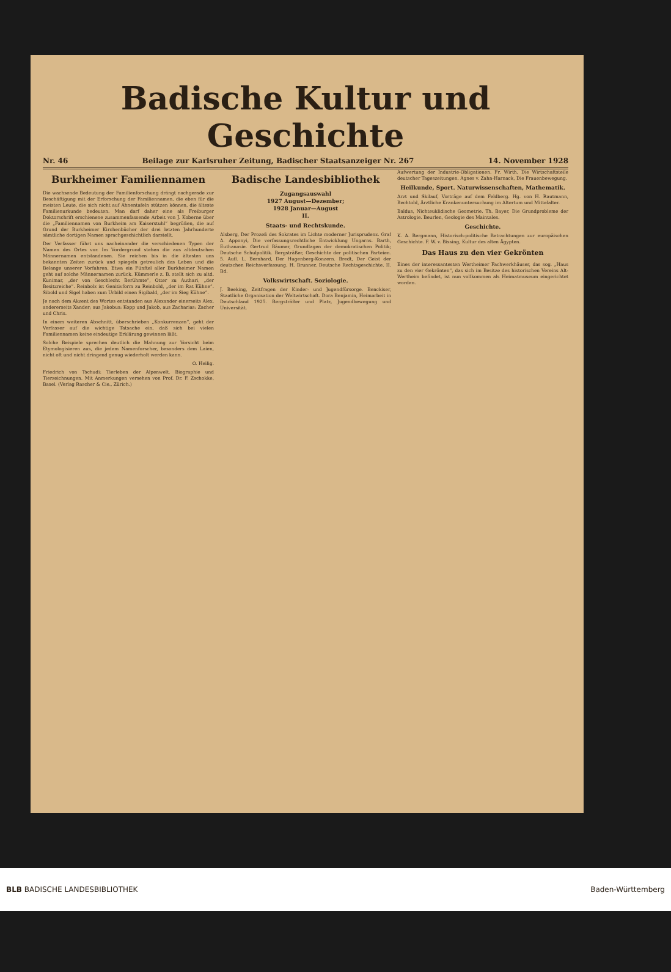Badische Kultur und Geschichte
Nr. 46 Beilage zur Karlsruher Zeitung, Badischer Staatsanzeiger Nr. 267 14. November 1928
Burkheimer Familiennamen
Die wachsende Bedeutung der Familienforschung drängt nachgerade zur Beschäftigung mit der Erforschung der Familiennamen, die eben für die meisten Leute, die sich nicht auf Ahnentafeln stützen können, die älteste Familienurkunde bedeuten. Man darf daher eine als Freiburger Doktorschrift erschienene zusammenfassende Arbeit von J. Koberne über die „Familiennamen von Burkheim am Kaiserstuhl“ begrüßen, die auf Grund der Burkheimer Kirchenbücher der drei letzten Jahrhunderte sämtliche dortigen Namen sprachgeschichtlich darstellt.
Der Verfasser führt uns nacheinander die verschiedenen Typen der Namen des Ortes vor. Im Vordergrund stehen die aus altdeutschen Männernamen entstandenen. Sie reichen bis in die ältesten uns bekannten Zeiten zurück und spiegeln getreulich das Leben und die Belange unserer Vorfahren. Etwa ein Fünftel aller Burkheimer Namen geht auf solche Männernamen zurück. Kümmerle z. B. stellt sich zu altd. Kunimar, „der von Geschlecht Berühmte“, Otter zu Authari, „der Besitzreiche“. Reinbolz ist Genitivform zu Reinbold, „der im Rat Kühne“. Sibold und Sigel haben zum Urbild einen Sigibald, „der im Sieg Kühne“.
Je nach dem Akzent des Wortes entstanden aus Alexander einerseits Alex, andererseits Xander; aus Jakobus: Kopp und Jakob, aus Zacharias: Zacher und Chris.
In einem weiteren Abschnitt, überschrieben „Konkurrenzen“, geht der Verfasser auf die wichtige Tatsache ein, daß sich bei vielen Familiennamen keine eindeutige Erklärung gewinnen läßt.
Solche Beispiele sprechen deutlich die Mahnung zur Vorsicht beim Etymologisieren aus, die jedem Namenforscher, besonders dem Laien, nicht oft und nicht dringend genug wiederholt werden kann.
O. Heilig.
Friedrich von Tschudi: Tierleben der Alpenwelt. Biographie und Tierzeichnungen. Mit Anmerkungen versehen von Prof. Dr. F. Zschokke, Basel. (Verlag Rascher & Cie., Zürich.)
Badische Landesbibliothek
Zugangsauswahl
1927 August—Dezember;
1928 Januar—August
II.
Staats- und Rechtskunde.
Alsberg, Der Prozeß des Sokrates im Lichte moderner Jurisprudenz. Graf A. Apponyi, Die verfassungsrechtliche Entwicklung Ungarns. Barth, Euthanasie. Gertrud Bäumer, Grundlagen der demokratischen Politik; Deutsche Schulpolitik. Bergsträßer, Geschichte der politischen Parteien. 5. Aufl. L. Bernhard, Der Hugenberg-Konzern. Bredt, Der Geist der deutschen Reichsverfassung. H. Brunner, Deutsche Rechtsgeschichte. II. Bd.
Volkswirtschaft. Soziologie.
J. Beeking, Zeitfragen der Kinder- und Jugendfürsorge. Benckiser, Staatliche Organisation der Weltwirtschaft. Dora Benjamin, Heimarbeit in Deutschland 1925. Bergsträßer und Platz, Jugendbewegung und Universität.
Aufwertung der Industrie-Obligationen. Fr. Wirth, Die Wirtschaftsteile deutscher Tageszeitungen. Agnes v. Zahn-Harnack, Die Frauenbewegung.
Heilkunde, Sport. Naturwissenschaften, Mathematik.
Arzt und Skilauf, Vorträge auf dem Feldberg. Hg. von H. Rautmann, Bechtold, Ärztliche Krankenuntersuchung im Altertum und Mittelalter.
Baldus, Nichteuklidische Geometrie. Th. Bayer, Die Grundprobleme der Astrologie. Beurlen, Geologie des Maintales.
Geschichte.
K. A. Bergmann, Historisch-politische Betrachtungen zur europäischen Geschichte. F. W. v. Bissing, Kultur des alten Ägypten.
Das Haus zu den vier Gekrönten
Eines der interessantesten Wertheimer Fachwerkhäuser, das sog. „Haus zu den vier Gekrönten“, das sich im Besitze des historischen Vereins Alt-Wertheim befindet, ist nun vollkommen als Heimatmuseum eingerichtet worden.
BLB BADISCHE LANDESBIBLIOTHEK Baden-Württemberg